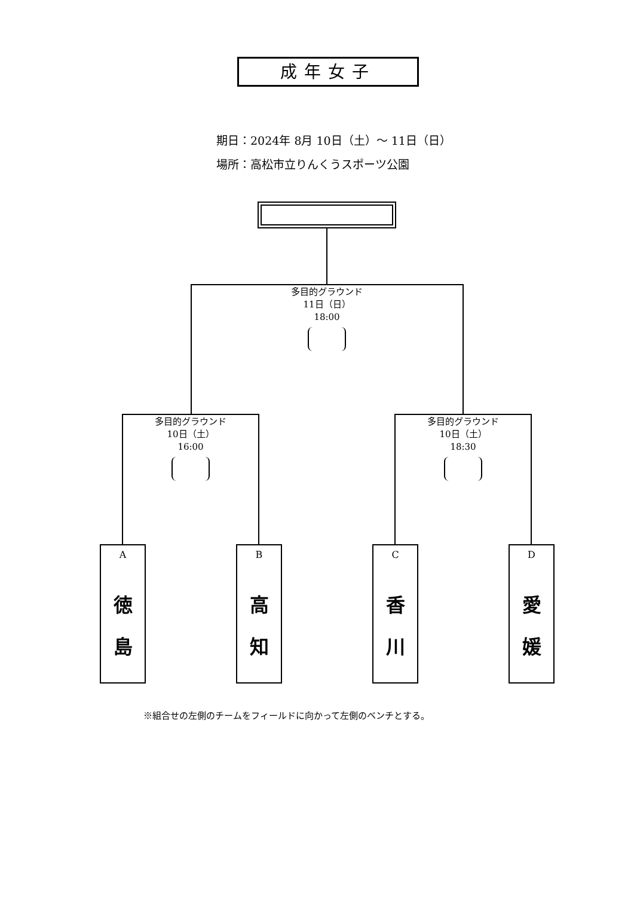成年女子
期日：2024年 8月 10日（土）～ 11日（日）
場所：高松市立りんくうスポーツ公園
多目的グラウンド
11日（日）
18:00
多目的グラウンド
10日（土）
16:00
多目的グラウンド
10日（土）
18:30
A
徳
島
B
高
知
C
香
川
D
愛
媛
※組合せの左側のチームをフィールドに向かって左側のベンチとする。